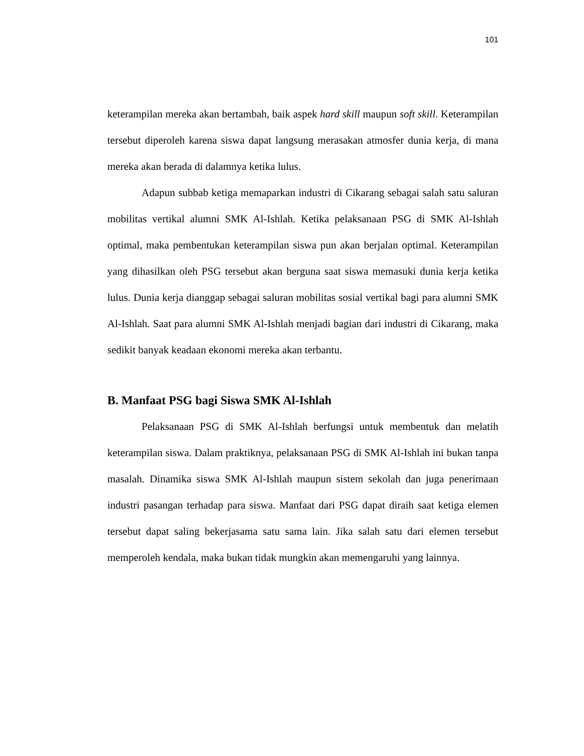101
keterampilan mereka akan bertambah, baik aspek hard skill maupun soft skill. Keterampilan tersebut diperoleh karena siswa dapat langsung merasakan atmosfer dunia kerja, di mana mereka akan berada di dalamnya ketika lulus.
Adapun subbab ketiga memaparkan industri di Cikarang sebagai salah satu saluran mobilitas vertikal alumni SMK Al-Ishlah. Ketika pelaksanaan PSG di SMK Al-Ishlah optimal, maka pembentukan keterampilan siswa pun akan berjalan optimal. Keterampilan yang dihasilkan oleh PSG tersebut akan berguna saat siswa memasuki dunia kerja ketika lulus. Dunia kerja dianggap sebagai saluran mobilitas sosial vertikal bagi para alumni SMK Al-Ishlah. Saat para alumni SMK Al-Ishlah menjadi bagian dari industri di Cikarang, maka sedikit banyak keadaan ekonomi mereka akan terbantu.
B. Manfaat PSG bagi Siswa SMK Al-Ishlah
Pelaksanaan PSG di SMK Al-Ishlah berfungsi untuk membentuk dan melatih keterampilan siswa. Dalam praktiknya, pelaksanaan PSG di SMK Al-Ishlah ini bukan tanpa masalah. Dinamika siswa SMK Al-Ishlah maupun sistem sekolah dan juga penerimaan industri pasangan terhadap para siswa. Manfaat dari PSG dapat diraih saat ketiga elemen tersebut dapat saling bekerjasama satu sama lain. Jika salah satu dari elemen tersebut memperoleh kendala, maka bukan tidak mungkin akan memengaruhi yang lainnya.